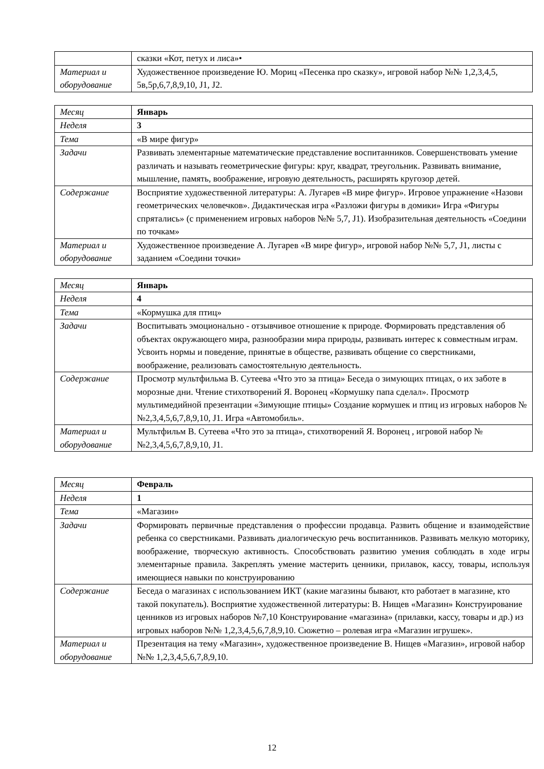| | сказки «Кот, петух и лиса»• |
| Материал и оборудование | Художественное произведение Ю. Мориц «Песенка про сказку», игровой набор №№ 1,2,3,4,5, 5в,5р,6,7,8,9,10, J1, J2. |
| Месяц | Январь |
| Неделя | 3 |
| Тема | «В мире фигур» |
| Задачи | Развивать элементарные математические представление воспитанников. Совершенствовать умение различать и называть геометрические фигуры: круг, квадрат, треугольник. Развивать внимание, мышление, память, воображение, игровую деятельность, расширять кругозор детей. |
| Содержание | Восприятие художественной литературы: А. Лугарев «В мире фигур». Игровое упражнение «Назови геометрических человечков». Дидактическая игра «Разложи фигуры в домики» Игра «Фигуры спрятались» (с применением игровых наборов №№ 5,7, J1). Изобразительная деятельность «Соедини по точкам» |
| Материал и оборудование | Художественное произведение А. Лугарев «В мире фигур», игровой набор №№ 5,7, J1, листы с заданием «Соедини точки» |
| Месяц | Январь |
| Неделя | 4 |
| Тема | «Кормушка для птиц» |
| Задачи | Воспитывать эмоционально - отзывчивое отношение к природе. Формировать представления об объектах окружающего мира, разнообразии мира природы, развивать интерес к совместным играм. Усвоить нормы и поведение, принятые в обществе, развивать общение со сверстниками, воображение, реализовать самостоятельную деятельность. |
| Содержание | Просмотр мультфильма В. Сутеева «Что это за птица» Беседа о зимующих птицах, о их заботе в морозные дни. Чтение стихотворений Я. Воронец «Кормушку папа сделал». Просмотр мультимедийной презентации «Зимующие птицы» Создание кормушек и птиц из игровых наборов №№2,3,4,5,6,7,8,9,10, J1. Игра «Автомобиль». |
| Материал и оборудование | Мультфильм В. Сутеева «Что это за птица», стихотворений Я. Воронец , игровой набор №№2,3,4,5,6,7,8,9,10, J1. |
| Месяц | Февраль |
| Неделя | 1 |
| Тема | «Магазин» |
| Задачи | Формировать первичные представления о профессии продавца. Развить общение и взаимодействие ребенка со сверстниками. Развивать диалогическую речь воспитанников. Развивать мелкую моторику, воображение, творческую активность. Способствовать развитию умения соблюдать в ходе игры элементарные правила. Закреплять умение мастерить ценники, прилавок, кассу, товары, используя имеющиеся навыки по конструированию |
| Содержание | Беседа о магазинах с использованием ИКТ (какие магазины бывают, кто работает в магазине, кто такой покупатель). Восприятие художественной литературы: В. Нищев «Магазин» Конструирование ценников из игровых наборов №7,10 Конструирование «магазина» (прилавки, кассу, товары и др.) из игровых наборов №№ 1,2,3,4,5,6,7,8,9,10. Сюжетно – ролевая игра «Магазин игрушек». |
| Материал и оборудование | Презентация на тему «Магазин», художественное произведение В. Нищев «Магазин», игровой набор №№ 1,2,3,4,5,6,7,8,9,10. |
12